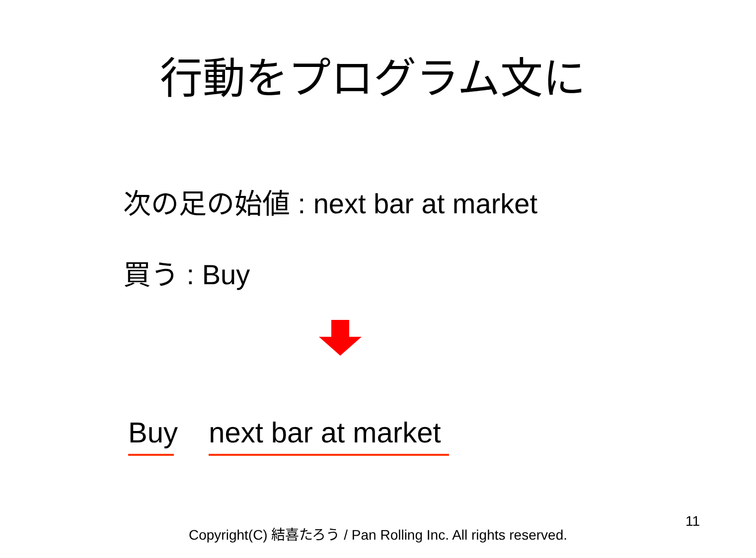行動をプログラム文に
次の足の始値 : next bar at market
買う : Buy
Buy next bar at market
Copyright(C) 結喜たろう / Pan Rolling Inc. All rights reserved.
11